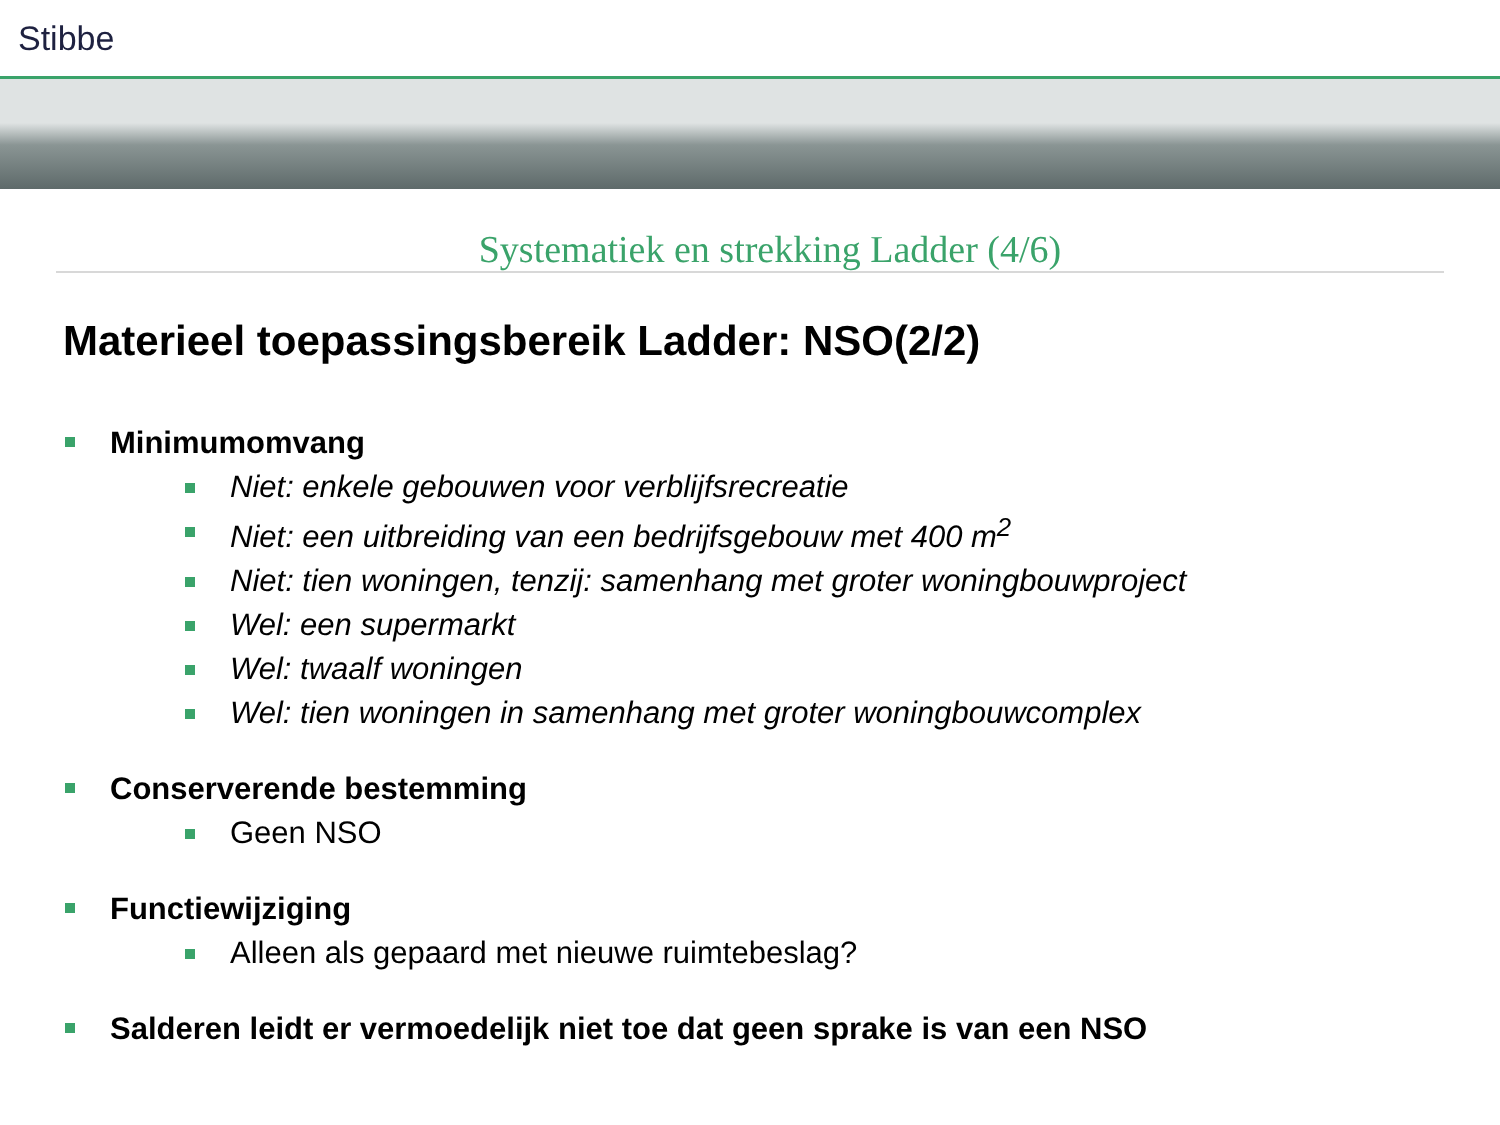Stibbe
Systematiek en strekking Ladder (4/6)
Materieel toepassingsbereik Ladder: NSO(2/2)
Minimumomvang
Niet: enkele gebouwen voor verblijfsrecreatie
Niet: een uitbreiding van een bedrijfsgebouw met 400 m<sup>2</sup>
Niet: tien woningen, tenzij: samenhang met groter woningbouwproject
Wel: een supermarkt
Wel: twaalf woningen
Wel: tien woningen in samenhang met groter woningbouwcomplex
Conserverende bestemming
Geen NSO
Functiewijziging
Alleen als gepaard met nieuwe ruimtebeslag?
Salderen leidt er vermoedelijk niet toe dat geen sprake is van een NSO